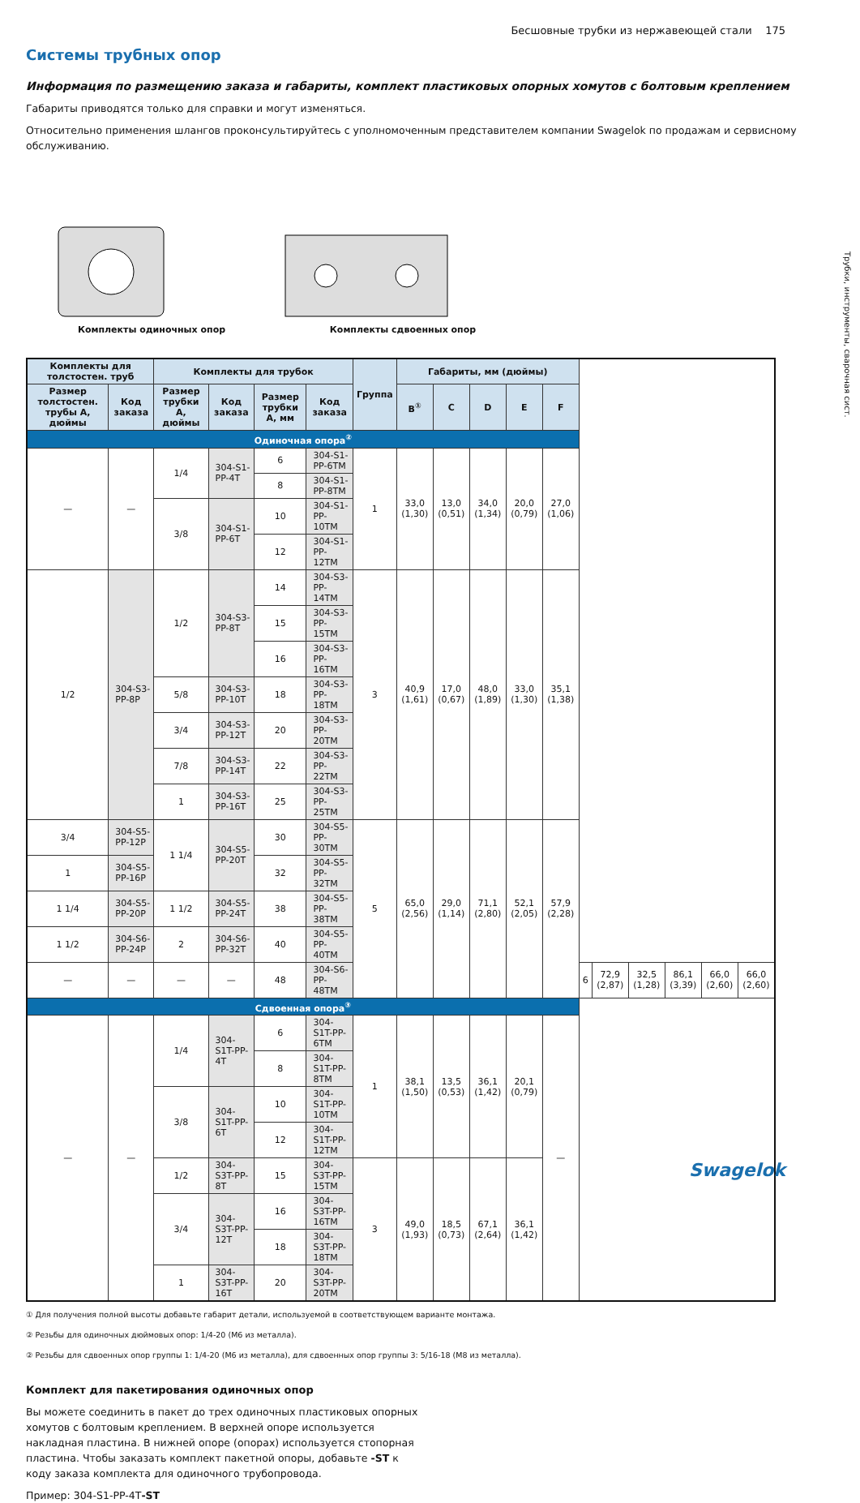Бесшовные трубки из нержавеющей стали 175
Трубки, инструменты, сварочная сист.
Системы трубных опор
Информация по размещению заказа и габариты, комплект пластиковых опорных хомутов с болтовым креплением
Габариты приводятся только для справки и могут изменяться.
Относительно применения шлангов проконсультируйтесь с уполномоченным представителем компании Swagelok по продажам и сервисному обслуживанию.
Комплекты одиночных опор Комплекты сдвоенных опор
| Комплекты для толстостен. труб | | Комплекты для трубок | | | | Группа | Габариты, мм (дюймы) | | | | | | | | | | |
| --- | --- | --- | --- | --- | --- | --- | --- | --- | --- | --- | --- | --- | --- | --- | --- | --- | --- |
| Размер толстостен. трубы А, дюймы | Код заказа | Размер трубки А, дюймы | Код заказа | Размер трубки А, мм | Код заказа | | B<sup>①</sup> | C | D | E | F | | | | | | |
| Одиночная опора<sup>②</sup> | | | | | | | | | | | | | | | | | |
| — | — | 1/4 | 304-S1-PP-4T | 6 | 304-S1-PP-6TM | 1 | 33,0 (1,30) | 13,0 (0,51) | 34,0 (1,34) | 20,0 (0,79) | 27,0 (1,06) | | | | | | |
| | | | | 8 | 304-S1-PP-8TM | | | | | | | | | | | | |
| | | 3/8 | 304-S1-PP-6T | 10 | 304-S1-PP-10TM | | | | | | | | | | | | |
| | | | | 12 | 304-S1-PP-12TM | | | | | | | | | | | | |
| 1/2 | 304-S3-PP-8P | 1/2 | 304-S3-PP-8T | 14 | 304-S3-PP-14TM | 3 | 40,9 (1,61) | 17,0 (0,67) | 48,0 (1,89) | 33,0 (1,30) | 35,1 (1,38) | | | | | | |
| | | | | 15 | 304-S3-PP-15TM | | | | | | | | | | | | |
| | | | | 16 | 304-S3-PP-16TM | | | | | | | | | | | | |
| | | 5/8 | 304-S3-PP-10T | 18 | 304-S3-PP-18TM | | | | | | | | | | | | |
| | | 3/4 | 304-S3-PP-12T | 20 | 304-S3-PP-20TM | | | | | | | | | | | | |
| | | 7/8 | 304-S3-PP-14T | 22 | 304-S3-PP-22TM | | | | | | | | | | | | |
| | | 1 | 304-S3-PP-16T | 25 | 304-S3-PP-25TM | | | | | | | | | | | | |
| 3/4 | 304-S5-PP-12P | 1 1/4 | 304-S5-PP-20T | 30 | 304-S5-PP-30TM | 5 | 65,0 (2,56) | 29,0 (1,14) | 71,1 (2,80) | 52,1 (2,05) | 57,9 (2,28) | | | | | | |
| 1 | 304-S5-PP-16P | | | 32 | 304-S5-PP-32TM | | | | | | | | | | | | |
| 1 1/4 | 304-S5-PP-20P | 1 1/2 | 304-S5-PP-24T | 38 | 304-S5-PP-38TM | | | | | | | | | | | | |
| 1 1/2 | 304-S6-PP-24P | 2 | 304-S6-PP-32T | 40 | 304-S5-PP-40TM | | | | | | | | | | | | |
| — | — | — | — | 48 | 304-S6-PP-48TM | | | | | | | 6 | 72,9 (2,87) | 32,5 (1,28) | 86,1 (3,39) | 66,0 (2,60) | 66,0 (2,60) |
| Сдвоенная опора<sup>③</sup> | | | | | | | | | | | | | | | | | |
| — | — | 1/4 | 304-S1T-PP-4T | 6 | 304-S1T-PP-6TM | 1 | 38,1 (1,50) | 13,5 (0,53) | 36,1 (1,42) | 20,1 (0,79) | — | | | | | | |
| | | | | 8 | 304-S1T-PP-8TM | | | | | | | | | | | | |
| | | 3/8 | 304-S1T-PP-6T | 10 | 304-S1T-PP-10TM | | | | | | | | | | | | |
| | | | | 12 | 304-S1T-PP-12TM | | | | | | | | | | | | |
| | | 1/2 | 304-S3T-PP-8T | 15 | 304-S3T-PP-15TM | 3 | 49,0 (1,93) | 18,5 (0,73) | 67,1 (2,64) | 36,1 (1,42) | | | | | | | |
| | | 3/4 | 304-S3T-PP-12T | 16 | 304-S3T-PP-16TM | | | | | | | | | | | | |
| | | | | 18 | 304-S3T-PP-18TM | | | | | | | | | | | | |
| | | 1 | 304-S3T-PP-16T | 20 | 304-S3T-PP-20TM | | | | | | | | | | | | |
① Для получения полной высоты добавьте габарит детали, используемой в соответствующем варианте монтажа.
② Резьбы для одиночных дюймовых опор: 1/4-20 (M6 из металла).
② Резьбы для сдвоенных опор группы 1: 1/4-20 (M6 из металла), для сдвоенных опор группы 3: 5/16-18 (M8 из металла).
Комплект для пакетирования одиночных опор
Вы можете соединить в пакет до трех одиночных пластиковых опорных хомутов с болтовым креплением. В верхней опоре используется накладная пластина. В нижней опоре (опорах) используется стопорная пластина. Чтобы заказать комплект пакетной опоры, добавьте -ST к коду заказа комплекта для одиночного трубопровода.
Пример: 304-S1-PP-4T-ST
Swagelok